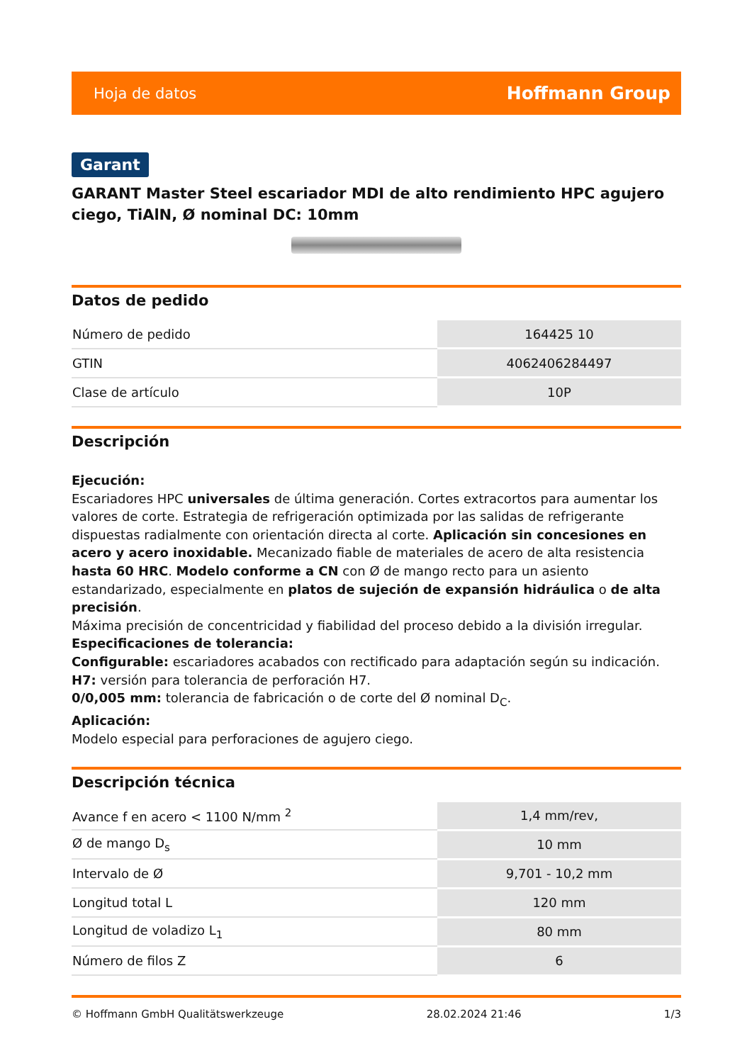Hoja de datos Hoffmann Group
Garant
GARANT Master Steel escariador MDI de alto rendimiento HPC agujero ciego, TiAlN, Ø nominal DC: 10mm
Datos de pedido
| Número de pedido | 164425 10 |
| GTIN | 4062406284497 |
| Clase de artículo | 10P |
Descripción
Ejecución:
Escariadores HPC universales de última generación. Cortes extracortos para aumentar los valores de corte. Estrategia de refrigeración optimizada por las salidas de refrigerante dispuestas radialmente con orientación directa al corte. Aplicación sin concesiones en acero y acero inoxidable. Mecanizado fiable de materiales de acero de alta resistencia hasta 60 HRC. Modelo conforme a CN con Ø de mango recto para un asiento estandarizado, especialmente en platos de sujeción de expansión hidráulica o de alta precisión.
Máxima precisión de concentricidad y fiabilidad del proceso debido a la división irregular.
Especificaciones de tolerancia:
Configurable: escariadores acabados con rectificado para adaptación según su indicación.
H7: versión para tolerancia de perforación H7.
0/0,005 mm: tolerancia de fabricación o de corte del Ø nominal D<sub>C</sub>.
Aplicación:
Modelo especial para perforaciones de agujero ciego.
Descripción técnica
| Avance f en acero < 1100 N/mm <sup>2</sup> | 1,4 mm/rev, |
| Ø de mango D<sub>s</sub> | 10 mm |
| Intervalo de Ø | 9,701 - 10,2 mm |
| Longitud total L | 120 mm |
| Longitud de voladizo L<sub>1</sub> | 80 mm |
| Número de filos Z | 6 |
© Hoffmann GmbH Qualitätswerkzeuge 28.02.2024 21:46 1/3